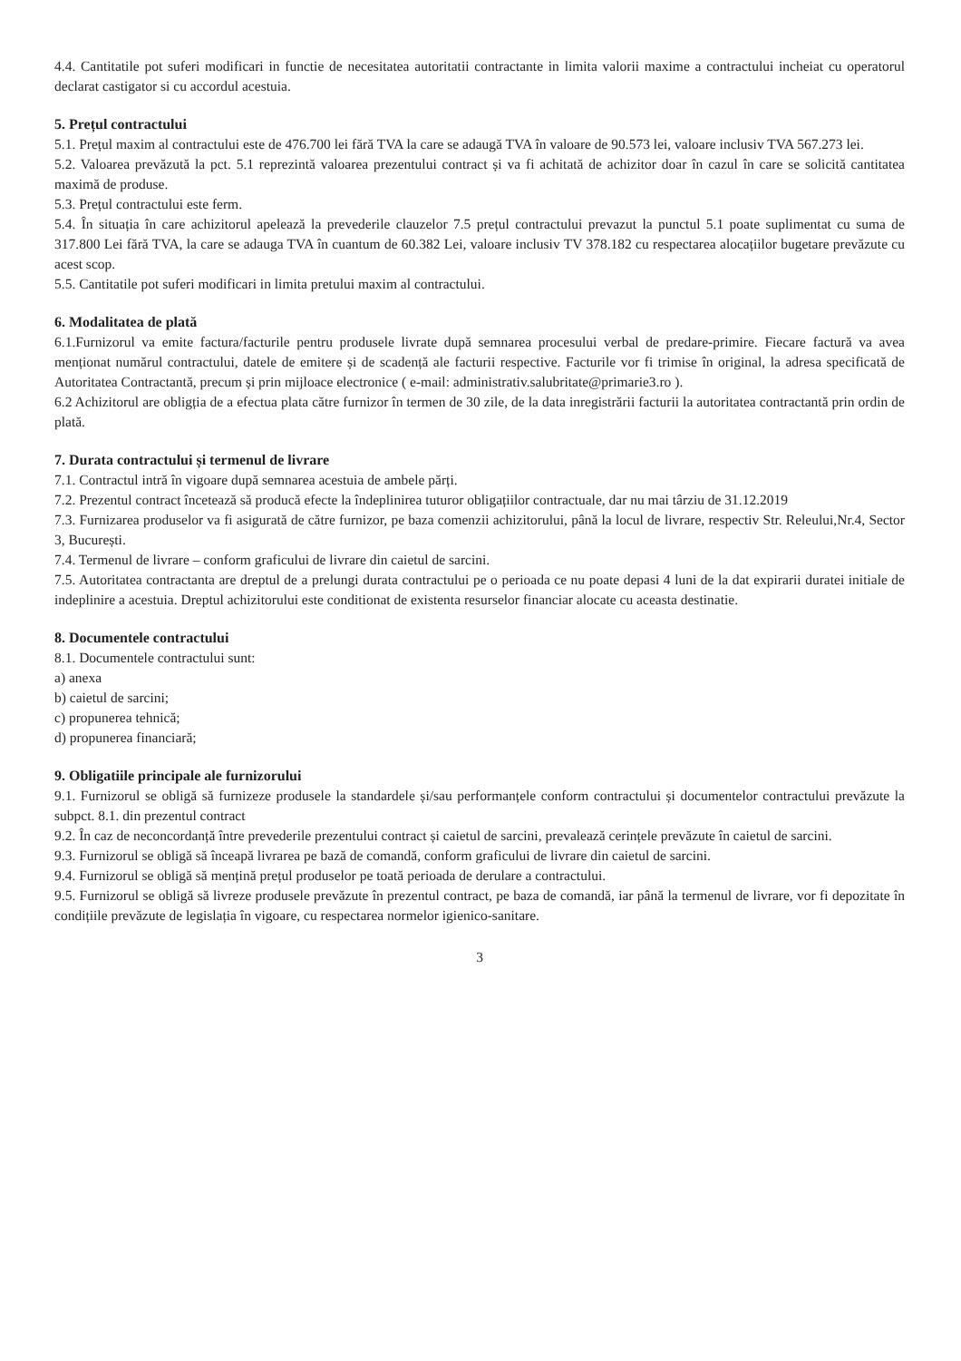4.4. Cantitatile pot suferi modificari in functie de necesitatea autoritatii contractante in limita valorii maxime a contractului incheiat cu operatorul declarat castigator si cu accordul acestuia.
5. Prețul contractului
5.1. Prețul maxim al contractului este de 476.700 lei fără TVA la care se adaugă TVA în valoare de 90.573 lei, valoare inclusiv TVA 567.273 lei.
5.2. Valoarea prevăzută la pct. 5.1 reprezintă valoarea prezentului contract și va fi achitată de achizitor doar în cazul în care se solicită cantitatea maximă de produse.
5.3. Prețul contractului este ferm.
5.4. În situația în care achizitorul apelează la prevederile clauzelor 7.5 prețul contractului prevazut la punctul 5.1 poate suplimentat cu suma de 317.800 Lei fără TVA, la care se adauga TVA în cuantum de 60.382 Lei, valoare inclusiv TV 378.182 cu respectarea alocațiilor bugetare prevăzute cu acest scop.
5.5. Cantitatile pot suferi modificari in limita pretului maxim al contractului.
6. Modalitatea de plată
6.1.Furnizorul va emite factura/facturile pentru produsele livrate după semnarea procesului verbal de predare-primire. Fiecare factură va avea menționat numărul contractului, datele de emitere și de scadență ale facturii respective. Facturile vor fi trimise în original, la adresa specificată de Autoritatea Contractantă, precum și prin mijloace electronice ( e-mail: administrativ.salubritate@primarie3.ro ).
6.2 Achizitorul are obligția de a efectua plata către furnizor în termen de 30 zile, de la data inregistrării facturii la autoritatea contractantă prin ordin de plată.
7. Durata contractului și termenul de livrare
7.1. Contractul intră în vigoare după semnarea acestuia de ambele părți.
7.2. Prezentul contract încetează să producă efecte la îndeplinirea tuturor obligațiilor contractuale, dar nu mai târziu de 31.12.2019
7.3. Furnizarea produselor va fi asigurată de către furnizor, pe baza comenzii achizitorului, până la locul de livrare, respectiv Str. Releului,Nr.4, Sector 3, București.
7.4. Termenul de livrare – conform graficului de livrare din caietul de sarcini.
7.5. Autoritatea contractanta are dreptul de a prelungi durata contractului pe o perioada ce nu poate depasi 4 luni de la dat expirarii duratei initiale de indeplinire a acestuia. Dreptul achizitorului este conditionat de existenta resurselor financiar alocate cu aceasta destinatie.
8. Documentele contractului
8.1. Documentele contractului sunt:
a) anexa
b) caietul de sarcini;
c) propunerea tehnică;
d) propunerea financiară;
9. Obligatiile principale ale furnizorului
9.1. Furnizorul se obligă să furnizeze produsele la standardele și/sau performanțele conform contractului și documentelor contractului prevăzute la subpct. 8.1. din prezentul contract
9.2. În caz de neconcordanță între prevederile prezentului contract și caietul de sarcini, prevalează cerințele prevăzute în caietul de sarcini.
9.3. Furnizorul se obligă să înceapă livrarea pe bază de comandă, conform graficului de livrare din caietul de sarcini.
9.4. Furnizorul se obligă să mențină prețul produselor pe toată perioada de derulare a contractului.
9.5. Furnizorul se obligă să livreze produsele prevăzute în prezentul contract, pe baza de comandă, iar până la termenul de livrare, vor fi depozitate în condițiile prevăzute de legislația în vigoare, cu respectarea normelor igienico-sanitare.
3